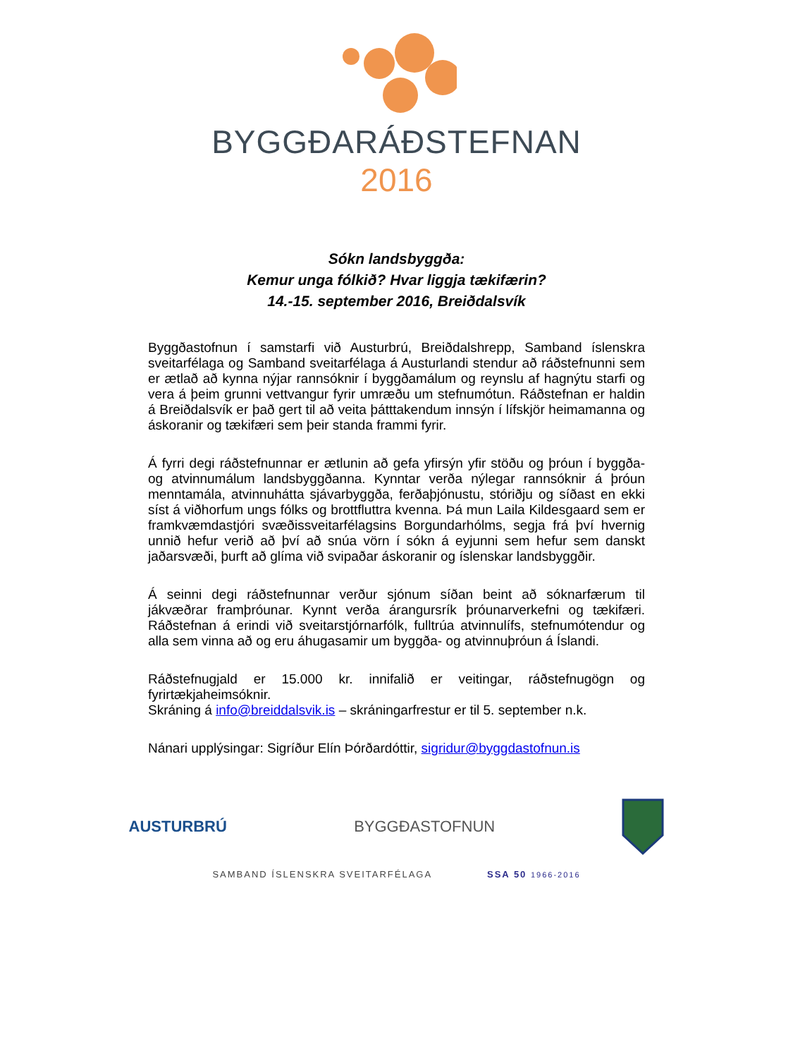BYGGÐARÁÐSTEFNAN
2016
Sókn landsbyggða:
Kemur unga fólkið? Hvar liggja tækifærin?
14.-15. september 2016, Breiðdalsvík
Byggðastofnun í samstarfi við Austurbrú, Breiðdalshrepp, Samband íslenskra sveitarfélaga og Samband sveitarfélaga á Austurlandi stendur að ráðstefnunni sem er ætlað að kynna nýjar rannsóknir í byggðamálum og reynslu af hagnýtu starfi og vera á þeim grunni vettvangur fyrir umræðu um stefnumótun. Ráðstefnan er haldin á Breiðdalsvík er það gert til að veita þátttakendum innsýn í lífskjör heimamanna og áskoranir og tækifæri sem þeir standa frammi fyrir.
Á fyrri degi ráðstefnunnar er ætlunin að gefa yfirsýn yfir stöðu og þróun í byggða- og atvinnumálum landsbyggðanna. Kynntar verða nýlegar rannsóknir á þróun menntamála, atvinnuhátta sjávarbyggða, ferðaþjónustu, stóriðju og síðast en ekki síst á viðhorfum ungs fólks og brottfluttra kvenna. Þá mun Laila Kildesgaard sem er framkvæmdastjóri svæðissveitarfélagsins Borgundarhólms, segja frá því hvernig unnið hefur verið að því að snúa vörn í sókn á eyjunni sem hefur sem danskt jaðarsvæði, þurft að glíma við svipaðar áskoranir og íslenskar landsbyggðir.
Á seinni degi ráðstefnunnar verður sjónum síðan beint að sóknarfærum til jákvæðrar framþróunar. Kynnt verða árangursrík þróunarverkefni og tækifæri. Ráðstefnan á erindi við sveitarstjórnarfólk, fulltrúa atvinnulífs, stefnumótendur og alla sem vinna að og eru áhugasamir um byggða- og atvinnuþróun á Íslandi.
Ráðstefnugjald er 15.000 kr. innifalið er veitingar, ráðstefnugögn og fyrirtækjaheimsóknir.
Skráning á info@breiddalsvik.is – skráningarfrestur er til 5. september n.k.
Nánari upplýsingar: Sigríður Elín Þórðardóttir, sigridur@byggdastofnun.is
AUSTURBRÚ BYGGÐASTOFNUN
SAMBAND ÍSLENSKRA SVEITARFÉLAGA SSA 50 1966-2016